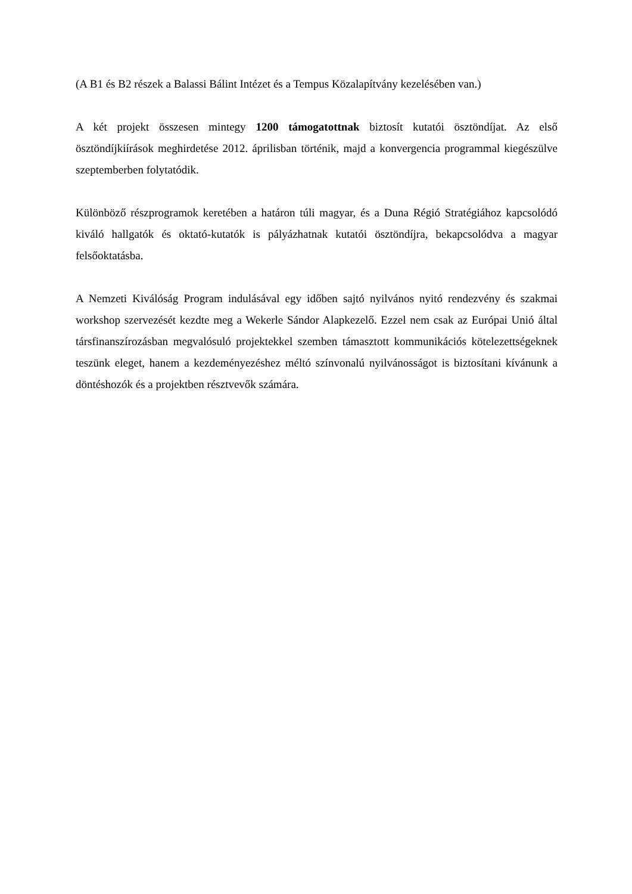(A B1 és B2 részek a Balassi Bálint Intézet és a Tempus Közalapítvány kezelésében van.)
A két projekt összesen mintegy 1200 támogatottnak biztosít kutatói ösztöndíjat. Az első ösztöndíjkiírások meghirdetése 2012. áprilisban történik, majd a konvergencia programmal kiegészülve szeptemberben folytatódik.
Különböző részprogramok keretében a határon túli magyar, és a Duna Régió Stratégiához kapcsolódó kiváló hallgatók és oktató-kutatók is pályázhatnak kutatói ösztöndíjra, bekapcsolódva a magyar felsőoktatásba.
A Nemzeti Kiválóság Program indulásával egy időben sajtó nyilvános nyitó rendezvény és szakmai workshop szervezését kezdte meg a Wekerle Sándor Alapkezelő. Ezzel nem csak az Európai Unió által társfinanszírozásban megvalósuló projektekkel szemben támasztott kommunikációs kötelezettségeknek teszünk eleget, hanem a kezdeményezéshez méltó színvonalú nyilvánosságot is biztosítani kívánunk a döntéshozók és a projektben résztvevők számára.